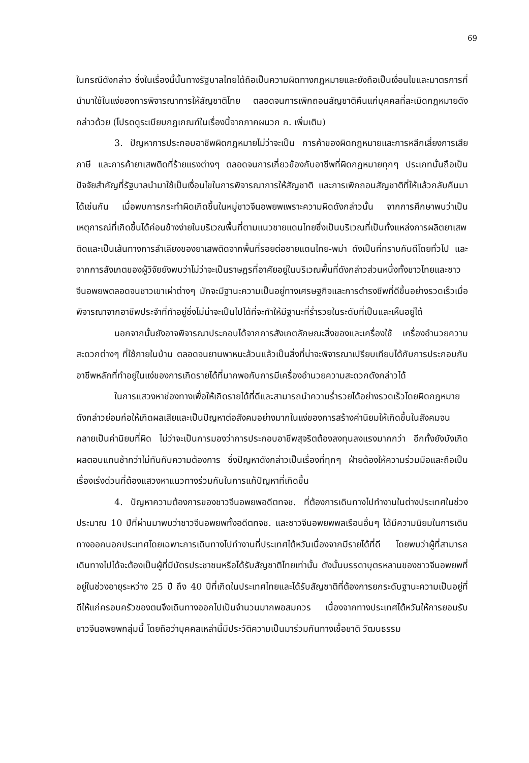69
ในกรณีดังกล่าว ซึ่งในเรื่องนี้นั้นทางรัฐบาลไทยได้ถือเป็นความผิดทางกฎหมายและยังถือเป็นเงื่อนไขและมาตรการที่นำมาใช้ในแง่ของการพิจารณาการให้สัญชาติไทย ตลอดจนการเพิกถอนสัญชาติคืนแก่บุคคลที่ละเมิดกฎหมายดังกล่าวด้วย (โปรดดูระเบียบกฎเกณฑ์ในเรื่องนี้จากภาคผนวก ก. เพิ่มเติม)
3. ปัญหาการประกอบอาชีพผิดกฎหมายไม่ว่าจะเป็น การค้าของผิดกฎหมายและการหลีกเลี่ยงการเสียภาษี และการค้ายาเสพติดที่ร้ายแรงต่างๆ ตลอดจนการเกี่ยวข้องกับอาชีพที่ผิดกฎหมายทุกๆ ประเภทนั้นถือเป็นปัจจัยสำคัญที่รัฐบาลนำมาใช้เป็นเงื่อนไขในการพิจารณาการให้สัญชาติ และการเพิกถอนสัญชาติที่ให้แล้วกลับคืนมาได้เช่นกัน เมื่อพบการกระทำผิดเกิดขึ้นในหมู่ชาวจีนอพยพเพราะความผิดดังกล่าวนั้น จากการศึกษาพบว่าเป็นเหตุการณ์ที่เกิดขึ้นได้ค่อนข้างง่ายในบริเวณพื้นที่ตามแนวชายแดนไทยซึ่งเป็นบริเวณที่เป็นทั้งแหล่งการผลิตยาเสพติดและเป็นเส้นทางการลำเลียงของยาเสพติดจากพื้นที่รอยต่อชายแดนไทย-พม่า ดังเป็นที่ทราบกันดีโดยทั่วไป และจากการสังเกตของผู้วิจัยยังพบว่าไม่ว่าจะเป็นราษฎรที่อาศัยอยู่ในบริเวณพื้นที่ดังกล่าวส่วนหนึ่งทั้งชาวไทยและชาวจีนอพยพตลอดจนชาวเขาเผ่าต่างๆ มักจะมีฐานะความเป็นอยู่ทางเศรษฐกิจและการดำรงชีพที่ดีขึ้นอย่างรวดเร็วเมื่อพิจารณาจากอาชีพประจำที่ทำอยู่ซึ่งไม่น่าจะเป็นไปได้ที่จะทำให้มีฐานะที่ร่ำรวยในระดับที่เป็นและเห็นอยู่ได้
นอกจากนั้นยังอาจพิจารณาประกอบได้จากการสังเกตลักษณะสิ่งของและเครื่องใช้ เครื่องอำนวยความสะดวกต่างๆ ที่ใช้ภายในบ้าน ตลอดจนยานพาหนะล้วนแล้วเป็นสิ่งที่น่าจะพิจารณาเปรียบเทียบได้กับการประกอบกับอาชีพหลักที่ทำอยู่ในแง่ของการเกิดรายได้ที่มากพอกับการมีเครื่องอำนวยความสะดวกดังกล่าวได้
ในการแสวงหาช่องทางเพื่อให้เกิดรายได้ที่ดีและสามารถนำความร่ำรวยได้อย่างรวดเร็วโดยผิดกฎหมายดังกล่าวย่อมก่อให้เกิดผลเสียและเป็นปัญหาต่อสังคมอย่างมากในแง่ของการสร้างค่านิยมให้เกิดขึ้นในสังคมจนกลายเป็นค่านิยมที่ผิด ไม่ว่าจะเป็นการมองว่าการประกอบอาชีพสุจริตต้องลงทุนลงแรงมากกว่า อีกทั้งยังบังเกิดผลตอบแทนช้ากว่าไม่ทันกับความต้องการ ซึ่งปัญหาดังกล่าวเป็นเรื่องที่ทุกๆ ฝ่ายต้องให้ความร่วมมือและถือเป็นเรื่องเร่งด่วนที่ต้องแสวงหาแนวทางร่วมกันในการแก้ปัญหาที่เกิดขึ้น
4. ปัญหาความต้องการของชาวจีนอพยพอดีตทจช. ที่ต้องการเดินทางไปทำงานในต่างประเทศในช่วงประมาณ 10 ปีที่ผ่านมาพบว่าชาวจีนอพยพทั้งอดีตทจช. และชาวจีนอพยพพลเรือนอื่นๆ ได้มีความนิยมในการเดินทางออกนอกประเทศโดยเฉพาะการเดินทางไปทำงานที่ประเทศไต้หวันเนื่องจากมีรายได้ที่ดี โดยพบว่าผู้ที่สามารถเดินทางไปได้จะต้องเป็นผู้ที่มีบัตรประชาชนหรือได้รับสัญชาติไทยเท่านั้น ดังนั้นบรรดาบุตรหลานของชาวจีนอพยพที่อยู่ในช่วงอายุระหว่าง 25 ปี ถึง 40 ปีที่เกิดในประเทศไทยและได้รับสัญชาติที่ต้องการยกระดับฐานะความเป็นอยู่ที่ดีให้แก่ครอบครัวของตนจึงเดินทางออกไปเป็นจำนวนมากพอสมควร เนื่องจากทางประเทศไต้หวันให้การยอมรับชาวจีนอพยพกลุ่มนี้ โดยถือว่าบุคคลเหล่านี้มีประวัติความเป็นมาร่วมกันทางเชื้อชาติ วัฒนธรรม